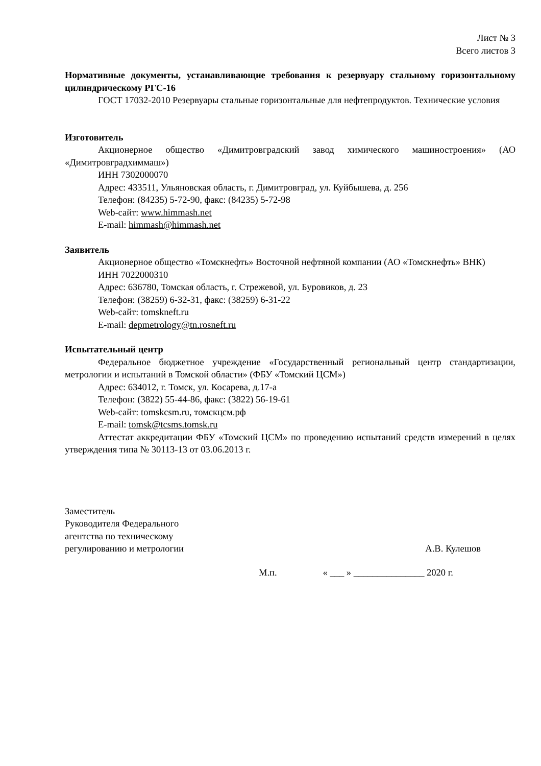Лист № 3
Всего листов 3
Нормативные документы, устанавливающие требования к резервуару стальному горизонтальному цилиндрическому РГС-16
ГОСТ 17032-2010 Резервуары стальные горизонтальные для нефтепродуктов. Технические условия
Изготовитель
Акционерное общество «Димитровградский завод химического машиностроения» (АО «Димитровградхиммаш»)
ИНН 7302000070
Адрес: 433511, Ульяновская область, г. Димитровград, ул. Куйбышева, д. 256
Телефон: (84235) 5-72-90, факс: (84235) 5-72-98
Web-сайт: www.himmash.net
E-mail: himmash@himmash.net
Заявитель
Акционерное общество «Томскнефть» Восточной нефтяной компании (АО «Томскнефть» ВНК)
ИНН 7022000310
Адрес: 636780, Томская область, г. Стрежевой, ул. Буровиков, д. 23
Телефон: (38259) 6-32-31, факс: (38259) 6-31-22
Web-сайт: tomskneft.ru
E-mail: depmetrology@tn.rosneft.ru
Испытательный центр
Федеральное бюджетное учреждение «Государственный региональный центр стандартизации, метрологии и испытаний в Томской области» (ФБУ «Томский ЦСМ»)
Адрес: 634012, г. Томск, ул. Косарева, д.17-а
Телефон: (3822) 55-44-86, факс: (3822) 56-19-61
Web-сайт: tomskcsm.ru, томскцсм.рф
E-mail: tomsk@tcsms.tomsk.ru
Аттестат аккредитации ФБУ «Томский ЦСМ» по проведению испытаний средств измерений в целях утверждения типа № 30113-13 от 03.06.2013 г.
Заместитель
Руководителя Федерального
агентства по техническому
регулированию и метрологии
А.В. Кулешов
М.п. « ___ » _______________ 2020 г.